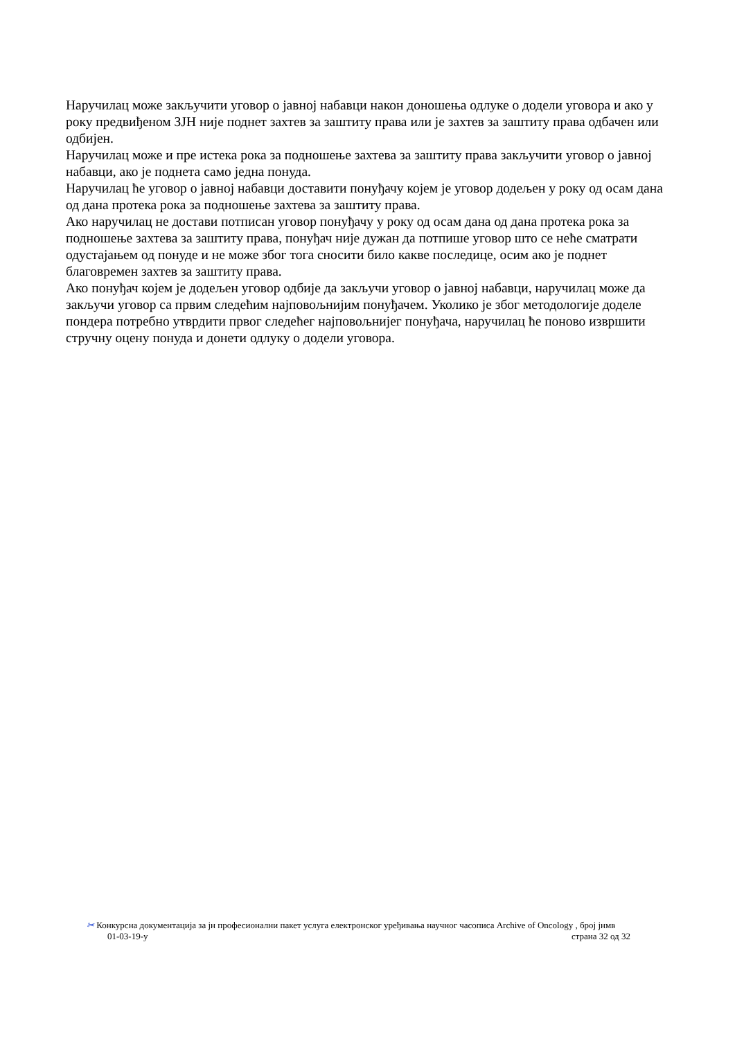Наручилац може закључити уговор о јавној набавци након доношења одлуке о додели уговора и ако у року предвиђеном ЗЈН није поднет захтев за заштиту права или је захтев за заштиту права одбачен или одбијен.
Наручилац може и пре истека рока за подношење захтева за заштиту права закључити уговор о јавној набавци, ако је поднета само једна понуда.
Наручилац ће уговор о јавној набавци доставити понуђачу којем је уговор додељен у року од осам дана од дана протека рока за подношење захтева за заштиту права.
Ако наручилац не достави потписан уговор понуђачу у року од осам дана од дана протека рока за подношење захтева за заштиту права, понуђач није дужан да потпише уговор што се неће сматрати одустајањем од понуде и не може због тога сносити било какве последице, осим ако је поднет благовремен захтев за заштиту права.
Ако понуђач којем је додељен уговор одбије да закључи уговор о јавној набавци, наручилац може да закључи уговор са првим следећим најповољнијим понуђачем. Уколико је због методологије доделе пондера потребно утврдити првог следећег најповољнијег понуђача, наручилац ће поново извршити стручну оцену понуда и донети одлуку о додели уговора.
✂ Конкурсна документација за јн професионални пакет услуга електронског уређивања научног часописа Archive of Oncology , број јнмв
01-03-19-у страна 32 од 32